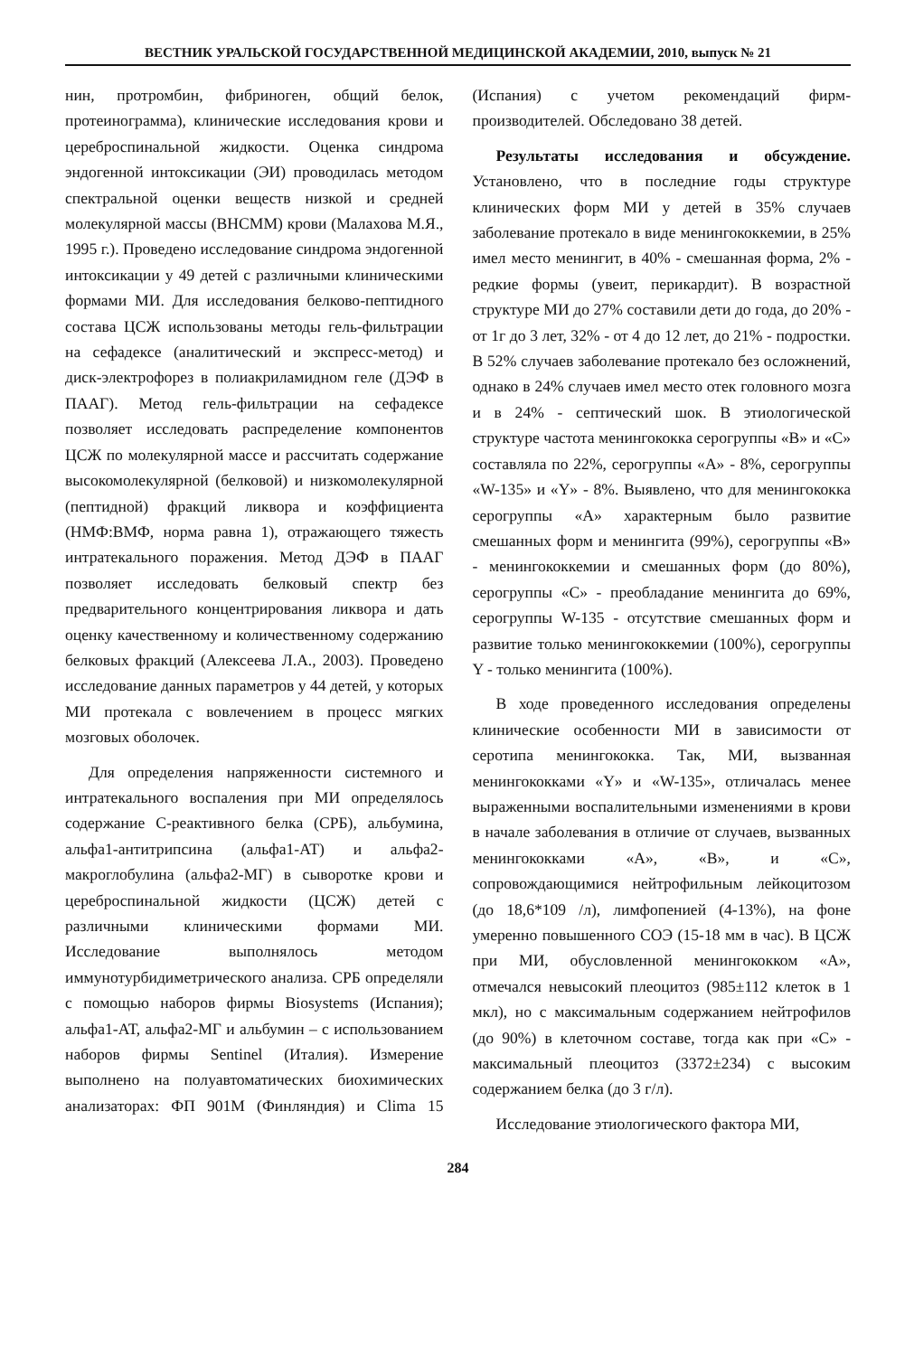ВЕСТНИК УРАЛЬСКОЙ ГОСУДАРСТВЕННОЙ МЕДИЦИНСКОЙ АКАДЕМИИ, 2010, выпуск № 21
нин, протромбин, фибриноген, общий белок, протеинограмма), клинические исследования крови и цереброспинальной жидкости. Оценка синдрома эндогенной интоксикации (ЭИ) проводилась методом спектральной оценки веществ низкой и средней молекулярной массы (ВНСММ) крови (Малахова М.Я., 1995 г.). Проведено исследование синдрома эндогенной интоксикации у 49 детей с различными клиническими формами МИ. Для исследования белково-пептидного состава ЦСЖ использованы методы гель-фильтрации на сефадексе (аналитический и экспресс-метод) и диск-электрофорез в полиакриламидном геле (ДЭФ в ПААГ). Метод гель-фильтрации на сефадексе позволяет исследовать распределение компонентов ЦСЖ по молекулярной массе и рассчитать содержание высокомолекулярной (белковой) и низкомолекулярной (пептидной) фракций ликвора и коэффициента (НМФ:ВМФ, норма равна 1), отражающего тяжесть интратекального поражения. Метод ДЭФ в ПААГ позволяет исследовать белковый спектр без предварительного концентрирования ликвора и дать оценку качественному и количественному содержанию белковых фракций (Алексеева Л.А., 2003). Проведено исследование данных параметров у 44 детей, у которых МИ протекала с вовлечением в процесс мягких мозговых оболочек.
Для определения напряженности системного и интратекального воспаления при МИ определялось содержание С-реактивного белка (СРБ), альбумина, альфа1-антитрипсина (альфа1-АТ) и альфа2-макроглобулина (альфа2-МГ) в сыворотке крови и цереброспинальной жидкости (ЦСЖ) детей с различными клиническими формами МИ. Исследование выполнялось методом иммунотурбидиметрического анализа. СРБ определяли с помощью наборов фирмы Biosystems (Испания); альфа1-АТ, альфа2-МГ и альбумин – с использованием наборов фирмы Sentinel (Италия). Измерение выполнено на полуавтоматических биохимических анализаторах: ФП 901М (Финляндия) и Clima 15 (Испания) с учетом рекомендаций фирм-производителей. Обследовано 38 детей.
Результаты исследования и обсуждение. Установлено, что в последние годы структуре клинических форм МИ у детей в 35% случаев заболевание протекало в виде менингококкемии, в 25% имел место менингит, в 40% - смешанная форма, 2% - редкие формы (увеит, перикардит). В возрастной структуре МИ до 27% составили дети до года, до 20% - от 1г до 3 лет, 32% - от 4 до 12 лет, до 21% - подростки. В 52% случаев заболевание протекало без осложнений, однако в 24% случаев имел место отек головного мозга и в 24% - септический шок. В этиологической структуре частота менингококка серогруппы «В» и «С» составляла по 22%, серогруппы «А» - 8%, серогруппы «W-135» и «Y» - 8%. Выявлено, что для менингококка серогруппы «А» характерным было развитие смешанных форм и менингита (99%), серогруппы «В» - менингококкемии и смешанных форм (до 80%), серогруппы «С» - преобладание менингита до 69%, серогруппы W-135 - отсутствие смешанных форм и развитие только менингококкемии (100%), серогруппы Y - только менингита (100%).
В ходе проведенного исследования определены клинические особенности МИ в зависимости от серотипа менингококка. Так, МИ, вызванная менингококками «Y» и «W-135», отличалась менее выраженными воспалительными изменениями в крови в начале заболевания в отличие от случаев, вызванных менингококками «А», «В», и «С», сопровождающимися нейтрофильным лейкоцитозом (до 18,6*109 /л), лимфопенией (4-13%), на фоне умеренно повышенного СОЭ (15-18 мм в час). В ЦСЖ при МИ, обусловленной менингококком «А», отмечался невысокий плеоцитоз (985±112 клеток в 1 мкл), но с максимальным содержанием нейтрофилов (до 90%) в клеточном составе, тогда как при «С» - максимальный плеоцитоз (3372±234) с высоким содержанием белка (до 3 г/л).
Исследование этиологического фактора МИ,
284